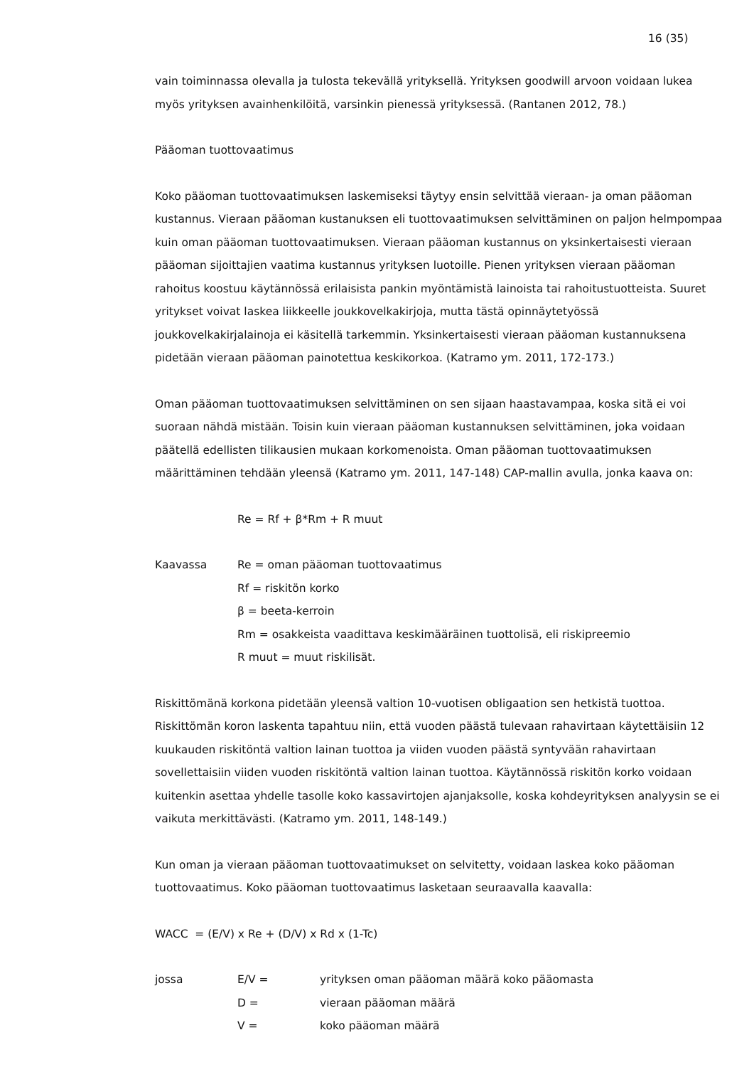16 (35)
vain toiminnassa olevalla ja tulosta tekevällä yrityksellä. Yrityksen goodwill arvoon voidaan lukea myös yrityksen avainhenkilöitä, varsinkin pienessä yrityksessä. (Rantanen 2012, 78.)
Pääoman tuottovaatimus
Koko pääoman tuottovaatimuksen laskemiseksi täytyy ensin selvittää vieraan- ja oman pääoman kustannus. Vieraan pääoman kustanuksen eli tuottovaatimuksen selvittäminen on paljon helmpompaa kuin oman pääoman tuottovaatimuksen. Vieraan pääoman kustannus on yksinkertaisesti vieraan pääoman sijoittajien vaatima kustannus yrityksen luotoille. Pienen yrityksen vieraan pääoman rahoitus koostuu käytännössä erilaisista pankin myöntämistä lainoista tai rahoitustuotteista. Suuret yritykset voivat laskea liikkeelle joukkovelkakirjoja, mutta tästä opinnäytetyössä joukkovelkakirjalainoja ei käsitellä tarkemmin. Yksinkertaisesti vieraan pääoman kustannuksena pidetään vieraan pääoman painotettua keskikorkoa. (Katramo ym. 2011, 172-173.)
Oman pääoman tuottovaatimuksen selvittäminen on sen sijaan haastavampaa, koska sitä ei voi suoraan nähdä mistään. Toisin kuin vieraan pääoman kustannuksen selvittäminen, joka voidaan päätellä edellisten tilikausien mukaan korkomenoista. Oman pääoman tuottovaatimuksen määrittäminen tehdään yleensä (Katramo ym. 2011, 147-148) CAP-mallin avulla, jonka kaava on:
Re = Rf + β*Rm + R muut
Kaavassa Re = oman pääoman tuottovaatimus
Rf = riskitön korko
β = beeta-kerroin
Rm = osakkeista vaadittava keskimääräinen tuottolisä, eli riskipreemio
R muut = muut riskilisät.
Riskittömänä korkona pidetään yleensä valtion 10-vuotisen obligaation sen hetkistä tuottoa. Riskittömän koron laskenta tapahtuu niin, että vuoden päästä tulevaan rahavirtaan käytettäisiin 12 kuukauden riskitöntä valtion lainan tuottoa ja viiden vuoden päästä syntyvään rahavirtaan sovellettaisiin viiden vuoden riskitöntä valtion lainan tuottoa. Käytännössä riskitön korko voidaan kuitenkin asettaa yhdelle tasolle koko kassavirtojen ajanjaksolle, koska kohdeyrityksen analyysin se ei vaikuta merkittävästi. (Katramo ym. 2011, 148-149.)
Kun oman ja vieraan pääoman tuottovaatimukset on selvitetty, voidaan laskea koko pääoman tuottovaatimus. Koko pääoman tuottovaatimus lasketaan seuraavalla kaavalla:
WACC = (E/V) x Re + (D/V) x Rd x (1-Tc)
jossa E/V = yrityksen oman pääoman määrä koko pääomasta
D = vieraan pääoman määrä
V = koko pääoman määrä